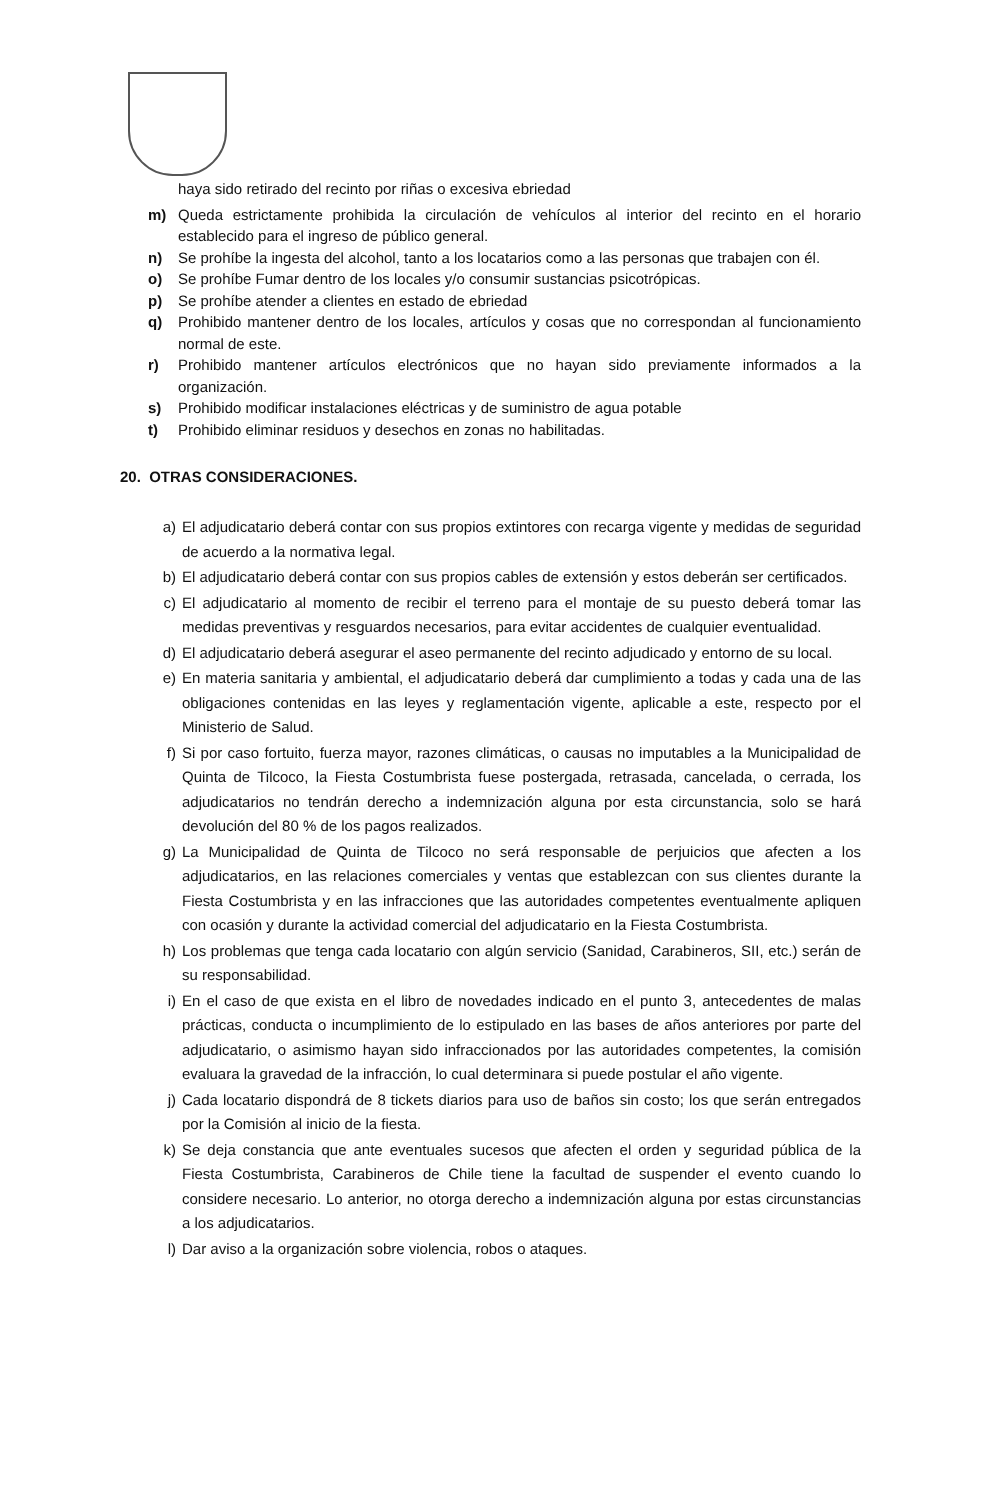haya sido retirado del recinto por riñas o excesiva ebriedad
m) Queda estrictamente prohibida la circulación de vehículos al interior del recinto en el horario establecido para el ingreso de público general.
n) Se prohíbe la ingesta del alcohol, tanto a los locatarios como a las personas que trabajen con él.
o) Se prohíbe Fumar dentro de los locales y/o consumir sustancias psicotrópicas.
p) Se prohíbe atender a clientes en estado de ebriedad
q) Prohibido mantener dentro de los locales, artículos y cosas que no correspondan al funcionamiento normal de este.
r) Prohibido mantener artículos electrónicos que no hayan sido previamente informados a la organización.
s) Prohibido modificar instalaciones eléctricas y de suministro de agua potable
t) Prohibido eliminar residuos y desechos en zonas no habilitadas.
20. OTRAS CONSIDERACIONES.
a) El adjudicatario deberá contar con sus propios extintores con recarga vigente y medidas de seguridad de acuerdo a la normativa legal.
b) El adjudicatario deberá contar con sus propios cables de extensión y estos deberán ser certificados.
c) El adjudicatario al momento de recibir el terreno para el montaje de su puesto deberá tomar las medidas preventivas y resguardos necesarios, para evitar accidentes de cualquier eventualidad.
d) El adjudicatario deberá asegurar el aseo permanente del recinto adjudicado y entorno de su local.
e) En materia sanitaria y ambiental, el adjudicatario deberá dar cumplimiento a todas y cada una de las obligaciones contenidas en las leyes y reglamentación vigente, aplicable a este, respecto por el Ministerio de Salud.
f) Si por caso fortuito, fuerza mayor, razones climáticas, o causas no imputables a la Municipalidad de Quinta de Tilcoco, la Fiesta Costumbrista fuese postergada, retrasada, cancelada, o cerrada, los adjudicatarios no tendrán derecho a indemnización alguna por esta circunstancia, solo se hará devolución del 80 % de los pagos realizados.
g) La Municipalidad de Quinta de Tilcoco no será responsable de perjuicios que afecten a los adjudicatarios, en las relaciones comerciales y ventas que establezcan con sus clientes durante la Fiesta Costumbrista y en las infracciones que las autoridades competentes eventualmente apliquen con ocasión y durante la actividad comercial del adjudicatario en la Fiesta Costumbrista.
h) Los problemas que tenga cada locatario con algún servicio (Sanidad, Carabineros, SII, etc.) serán de su responsabilidad.
i) En el caso de que exista en el libro de novedades indicado en el punto 3, antecedentes de malas prácticas, conducta o incumplimiento de lo estipulado en las bases de años anteriores por parte del adjudicatario, o asimismo hayan sido infraccionados por las autoridades competentes, la comisión evaluara la gravedad de la infracción, lo cual determinara si puede postular el año vigente.
j) Cada locatario dispondrá de 8 tickets diarios para uso de baños sin costo; los que serán entregados por la Comisión al inicio de la fiesta.
k) Se deja constancia que ante eventuales sucesos que afecten el orden y seguridad pública de la Fiesta Costumbrista, Carabineros de Chile tiene la facultad de suspender el evento cuando lo considere necesario. Lo anterior, no otorga derecho a indemnización alguna por estas circunstancias a los adjudicatarios.
l) Dar aviso a la organización sobre violencia, robos o ataques.